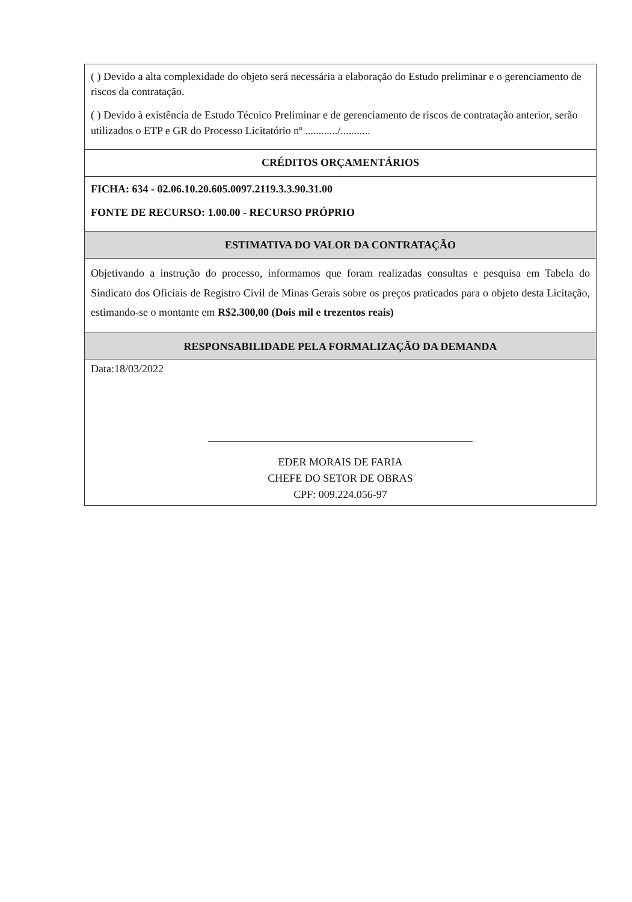| ( ) Devido a alta complexidade do objeto será necessária a elaboração do Estudo preliminar e o gerenciamento de riscos da contratação. ( ) Devido à existência de Estudo Técnico Preliminar e de gerenciamento de riscos de contratação anterior, serão utilizados o ETP e GR do Processo Licitatório nº ............/........... |
| CRÉDITOS ORÇAMENTÁRIOS |
| FICHA: 634 - 02.06.10.20.605.0097.2119.3.3.90.31.00 FONTE DE RECURSO: 1.00.00 - RECURSO PRÓPRIO |
| ESTIMATIVA DO VALOR DA CONTRATAÇÃO |
| Objetivando a instrução do processo, informamos que foram realizadas consultas e pesquisa em Tabela do Sindicato dos Oficiais de Registro Civil de Minas Gerais sobre os preços praticados para o objeto desta Licitação, estimando-se o montante em R$2.300,00 (Dois mil e trezentos reais) |
| RESPONSABILIDADE PELA FORMALIZAÇÃO DA DEMANDA |
| Data:18/03/2022 EDER MORAIS DE FARIA CHEFE DO SETOR DE OBRAS CPF: 009.224.056-97 |